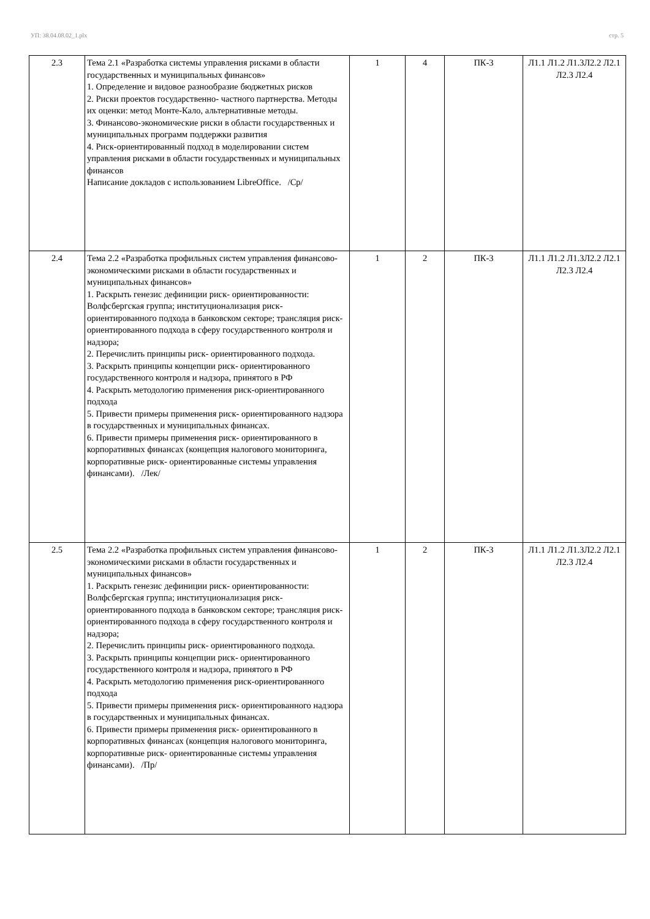УП: 38.04.08.02_1.plx стр. 5
| 2.3 | Тема 2.1 «Разработка системы управления рисками в области государственных и муниципальных финансов» 1. Определение и видовое разнообразие бюджетных рисков 2. Риски проектов государственно- частного партнерства. Методы их оценки: метод Монте-Кало, альтернативные методы. 3. Финансово-экономические риски в области государственных и муниципальных программ поддержки развития 4. Риск-ориентированный подход в моделировании систем управления рисками в области государственных и муниципальных финансов Написание докладов с использованием LibreOffice. /Ср/ | 1 | 4 | ПК-3 | Л1.1 Л1.2 Л1.3Л2.2 Л2.1 Л2.3 Л2.4 |
| 2.4 | Тема 2.2 «Разработка профильных систем управления финансово- экономическими рисками в области государственных и муниципальных финансов» 1. Раскрыть генезис дефиниции риск- ориентированности: Волфсбергская группа; институционализация риск-ориентированного подхода в банковском секторе; трансляция риск- ориентированного подхода в сферу государственного контроля и надзора; 2. Перечислить принципы риск- ориентированного подхода. 3. Раскрыть принципы концепции риск- ориентированного государственного контроля и надзора, принятого в РФ 4. Раскрыть методологию применения риск-ориентированного подхода 5. Привести примеры применения риск- ориентированного надзора в государственных и муниципальных финансах. 6. Привести примеры применения риск- ориентированного в корпоративных финансах (концепция налогового мониторинга, корпоративные риск- ориентированные системы управления финансами). /Лек/ | 1 | 2 | ПК-3 | Л1.1 Л1.2 Л1.3Л2.2 Л2.1 Л2.3 Л2.4 |
| 2.5 | Тема 2.2 «Разработка профильных систем управления финансово- экономическими рисками в области государственных и муниципальных финансов» 1. Раскрыть генезис дефиниции риск- ориентированности: Волфсбергская группа; институционализация риск-ориентированного подхода в банковском секторе; трансляция риск- ориентированного подхода в сферу государственного контроля и надзора; 2. Перечислить принципы риск- ориентированного подхода. 3. Раскрыть принципы концепции риск- ориентированного государственного контроля и надзора, принятого в РФ 4. Раскрыть методологию применения риск-ориентированного подхода 5. Привести примеры применения риск- ориентированного надзора в государственных и муниципальных финансах. 6. Привести примеры применения риск- ориентированного в корпоративных финансах (концепция налогового мониторинга, корпоративные риск- ориентированные системы управления финансами). /Пр/ | 1 | 2 | ПК-3 | Л1.1 Л1.2 Л1.3Л2.2 Л2.1 Л2.3 Л2.4 |